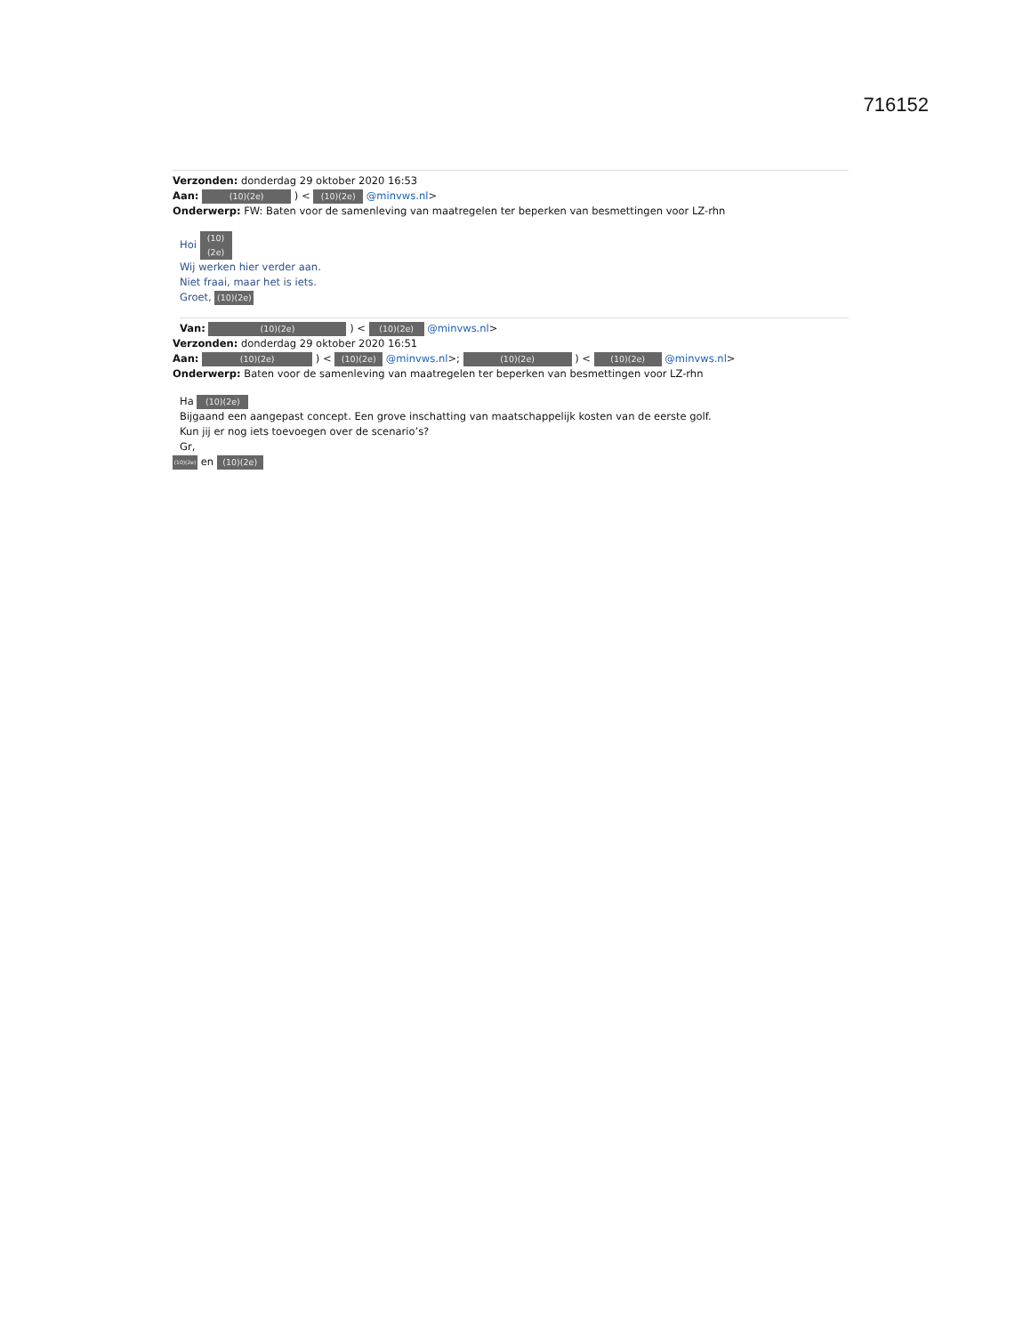716152
Verzonden: donderdag 29 oktober 2020 16:53
Aan: (10)(2e) ) < (10)(2e) @minvws.nl>
Onderwerp: FW: Baten voor de samenleving van maatregelen ter beperken van besmettingen voor LZ-rhn
Hoi (10)(2e)
Wij werken hier verder aan.
Niet fraai, maar het is iets.
Groet, (10)(2e)
Van: (10)(2e) ) < (10)(2e) @minvws.nl>
Verzonden: donderdag 29 oktober 2020 16:51
Aan: (10)(2e) ) < (10)(2e) @minvws.nl>; (10)(2e) ) < (10)(2e) @minvws.nl>
Onderwerp: Baten voor de samenleving van maatregelen ter beperken van besmettingen voor LZ-rhn
Ha (10)(2e)
Bijgaand een aangepast concept. Een grove inschatting van maatschappelijk kosten van de eerste golf.
Kun jij er nog iets toevoegen over de scenario’s?
Gr,
(10)(2e) en (10)(2e)